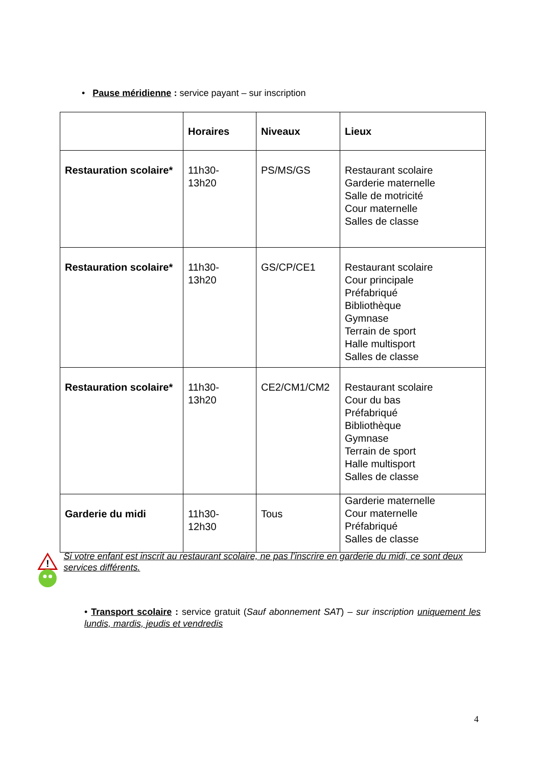• Pause méridienne : service payant – sur inscription
| | Horaires | Niveaux | Lieux |
| --- | --- | --- | --- |
| Restauration scolaire* | 11h30- 13h20 | PS/MS/GS | Restaurant scolaire Garderie maternelle Salle de motricité Cour maternelle Salles de classe |
| Restauration scolaire* | 11h30- 13h20 | GS/CP/CE1 | Restaurant scolaire Cour principale Préfabriqué Bibliothèque Gymnase Terrain de sport Halle multisport Salles de classe |
| Restauration scolaire* | 11h30- 13h20 | CE2/CM1/CM2 | Restaurant scolaire Cour du bas Préfabriqué Bibliothèque Gymnase Terrain de sport Halle multisport Salles de classe |
| Garderie du midi | 11h30- 12h30 | Tous | Garderie maternelle Cour maternelle Préfabriqué Salles de classe |
!
Si votre enfant est inscrit au restaurant scolaire, ne pas l’inscrire en garderie du midi, ce sont deux services différents.
• Transport scolaire : service gratuit (Sauf abonnement SAT) – sur inscription uniquement les lundis, mardis, jeudis et vendredis
4